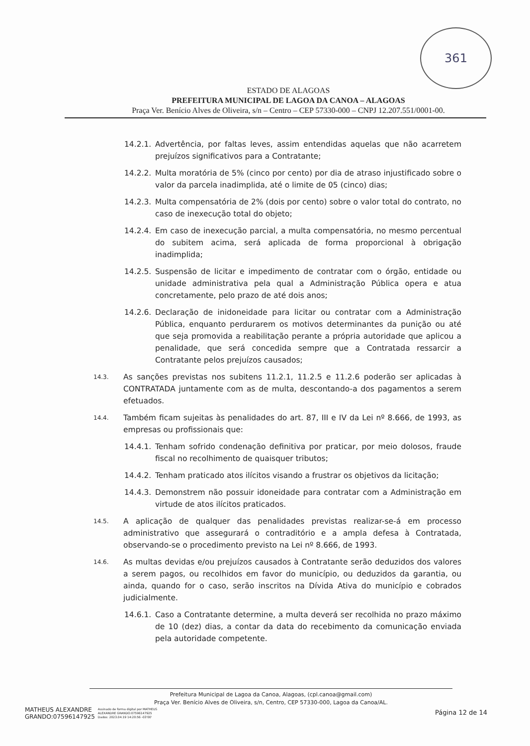361
ESTADO DE ALAGOAS
PREFEITURA MUNICIPAL DE LAGOA DA CANOA – ALAGOAS
Praça Ver. Benício Alves de Oliveira, s/n – Centro – CEP 57330-000 – CNPJ 12.207.551/0001-00.
14.2.1. Advertência, por faltas leves, assim entendidas aquelas que não acarretem prejuízos significativos para a Contratante;
14.2.2. Multa moratória de 5% (cinco por cento) por dia de atraso injustificado sobre o valor da parcela inadimplida, até o limite de 05 (cinco) dias;
14.2.3. Multa compensatória de 2% (dois por cento) sobre o valor total do contrato, no caso de inexecução total do objeto;
14.2.4. Em caso de inexecução parcial, a multa compensatória, no mesmo percentual do subitem acima, será aplicada de forma proporcional à obrigação inadimplida;
14.2.5. Suspensão de licitar e impedimento de contratar com o órgão, entidade ou unidade administrativa pela qual a Administração Pública opera e atua concretamente, pelo prazo de até dois anos;
14.2.6. Declaração de inidoneidade para licitar ou contratar com a Administração Pública, enquanto perdurarem os motivos determinantes da punição ou até que seja promovida a reabilitação perante a própria autoridade que aplicou a penalidade, que será concedida sempre que a Contratada ressarcir a Contratante pelos prejuízos causados;
14.3. As sanções previstas nos subitens 11.2.1, 11.2.5 e 11.2.6 poderão ser aplicadas à CONTRATADA juntamente com as de multa, descontando-a dos pagamentos a serem efetuados.
14.4. Também ficam sujeitas às penalidades do art. 87, III e IV da Lei nº 8.666, de 1993, as empresas ou profissionais que:
14.4.1. Tenham sofrido condenação definitiva por praticar, por meio dolosos, fraude fiscal no recolhimento de quaisquer tributos;
14.4.2. Tenham praticado atos ilícitos visando a frustrar os objetivos da licitação;
14.4.3. Demonstrem não possuir idoneidade para contratar com a Administração em virtude de atos ilícitos praticados.
14.5. A aplicação de qualquer das penalidades previstas realizar-se-á em processo administrativo que assegurará o contraditório e a ampla defesa à Contratada, observando-se o procedimento previsto na Lei nº 8.666, de 1993.
14.6. As multas devidas e/ou prejuízos causados à Contratante serão deduzidos dos valores a serem pagos, ou recolhidos em favor do município, ou deduzidos da garantia, ou ainda, quando for o caso, serão inscritos na Dívida Ativa do município e cobrados judicialmente.
14.6.1. Caso a Contratante determine, a multa deverá ser recolhida no prazo máximo de 10 (dez) dias, a contar da data do recebimento da comunicação enviada pela autoridade competente.
Prefeitura Municipal de Lagoa da Canoa, Alagoas, (cpl.canoa@gmail.com)
Praça Ver. Benício Alves de Oliveira, s/n, Centro, CEP 57330-000, Lagoa da Canoa/AL.
MATHEUS ALEXANDRE
GRANDO:07596147925 Assinado de forma digital por MATHEUS
ALEXANDRE GRANDO:07596147925
Dados: 2023.04.19 14:20:56 -03'00'
Página 12 de 14